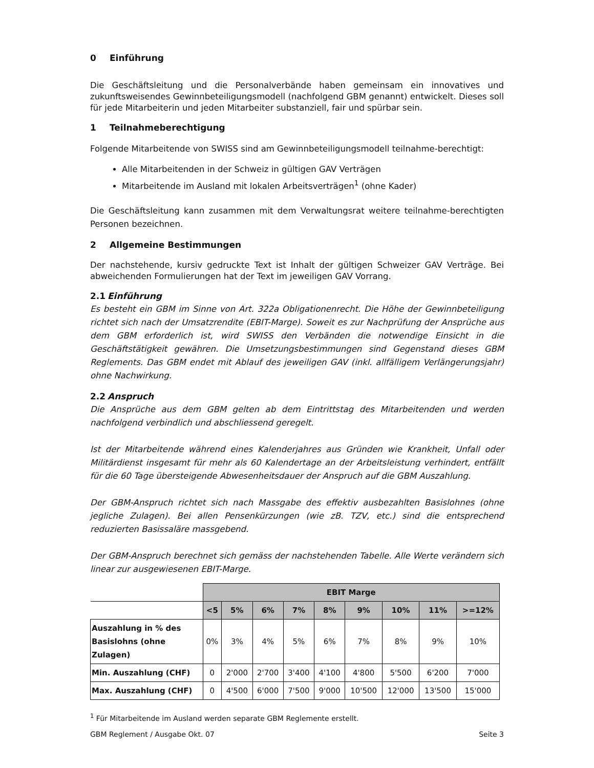0 Einführung
Die Geschäftsleitung und die Personalverbände haben gemeinsam ein innovatives und zukunftsweisendes Gewinnbeteiligungsmodell (nachfolgend GBM genannt) entwickelt. Dieses soll für jede Mitarbeiterin und jeden Mitarbeiter substanziell, fair und spürbar sein.
1 Teilnahmeberechtigung
Folgende Mitarbeitende von SWISS sind am Gewinnbeteiligungsmodell teilnahme-berechtigt:
Alle Mitarbeitenden in der Schweiz in gültigen GAV Verträgen
Mitarbeitende im Ausland mit lokalen Arbeitsverträgen<sup>1</sup> (ohne Kader)
Die Geschäftsleitung kann zusammen mit dem Verwaltungsrat weitere teilnahme-berechtigten Personen bezeichnen.
2 Allgemeine Bestimmungen
Der nachstehende, kursiv gedruckte Text ist Inhalt der gültigen Schweizer GAV Verträge. Bei abweichenden Formulierungen hat der Text im jeweiligen GAV Vorrang.
2.1 Einführung
Es besteht ein GBM im Sinne von Art. 322a Obligationenrecht. Die Höhe der Gewinnbeteiligung richtet sich nach der Umsatzrendite (EBIT-Marge). Soweit es zur Nachprüfung der Ansprüche aus dem GBM erforderlich ist, wird SWISS den Verbänden die notwendige Einsicht in die Geschäftstätigkeit gewähren. Die Umsetzungsbestimmungen sind Gegenstand dieses GBM Reglements. Das GBM endet mit Ablauf des jeweiligen GAV (inkl. allfälligem Verlängerungsjahr) ohne Nachwirkung.
2.2 Anspruch
Die Ansprüche aus dem GBM gelten ab dem Eintrittstag des Mitarbeitenden und werden nachfolgend verbindlich und abschliessend geregelt.
Ist der Mitarbeitende während eines Kalenderjahres aus Gründen wie Krankheit, Unfall oder Militärdienst insgesamt für mehr als 60 Kalendertage an der Arbeitsleistung verhindert, entfällt für die 60 Tage übersteigende Abwesenheitsdauer der Anspruch auf die GBM Auszahlung.
Der GBM-Anspruch richtet sich nach Massgabe des effektiv ausbezahlten Basislohnes (ohne jegliche Zulagen). Bei allen Pensenkürzungen (wie zB. TZV, etc.) sind die entsprechend reduzierten Basissaläre massgebend.
Der GBM-Anspruch berechnet sich gemäss der nachstehenden Tabelle. Alle Werte verändern sich linear zur ausgewiesenen EBIT-Marge.
| | EBIT Marge | | | | | | | | |
| | <5 | 5% | 6% | 7% | 8% | 9% | 10% | 11% | >=12% |
| Auszahlung in % des Basislohns (ohne Zulagen) | 0% | 3% | 4% | 5% | 6% | 7% | 8% | 9% | 10% |
| Min. Auszahlung (CHF) | 0 | 2'000 | 2'700 | 3'400 | 4'100 | 4'800 | 5'500 | 6'200 | 7'000 |
| Max. Auszahlung (CHF) | 0 | 4'500 | 6'000 | 7'500 | 9'000 | 10'500 | 12'000 | 13'500 | 15'000 |
<sup>1</sup> Für Mitarbeitende im Ausland werden separate GBM Reglemente erstellt.
GBM Reglement / Ausgabe Okt. 07 Seite 3